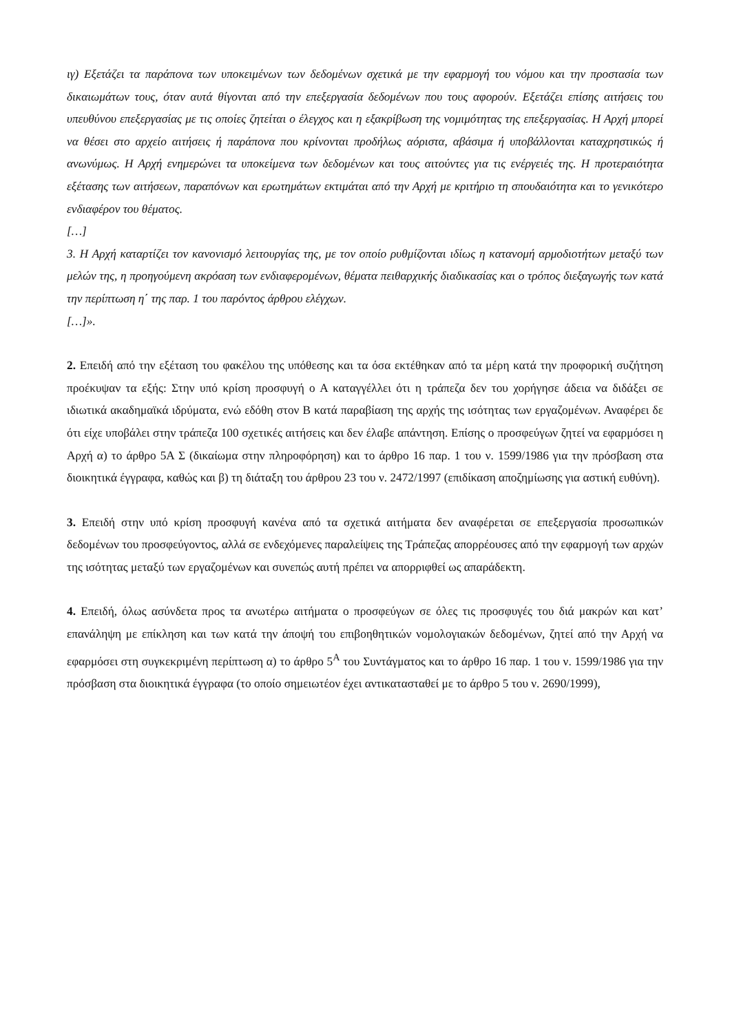ιγ) Εξετάζει τα παράπονα των υποκειμένων των δεδομένων σχετικά με την εφαρμογή του νόμου και την προστασία των δικαιωμάτων τους, όταν αυτά θίγονται από την επεξεργασία δεδομένων που τους αφορούν. Εξετάζει επίσης αιτήσεις του υπευθύνου επεξεργασίας με τις οποίες ζητείται ο έλεγχος και η εξακρίβωση της νομιμότητας της επεξεργασίας. Η Αρχή μπορεί να θέσει στο αρχείο αιτήσεις ή παράπονα που κρίνονται προδήλως αόριστα, αβάσιμα ή υποβάλλονται καταχρηστικώς ή ανωνύμως. Η Αρχή ενημερώνει τα υποκείμενα των δεδομένων και τους αιτούντες για τις ενέργειές της. Η προτεραιότητα εξέτασης των αιτήσεων, παραπόνων και ερωτημάτων εκτιμάται από την Αρχή με κριτήριο τη σπουδαιότητα και το γενικότερο ενδιαφέρον του θέματος.
[…]
3. Η Αρχή καταρτίζει τον κανονισμό λειτουργίας της, με τον οποίο ρυθμίζονται ιδίως η κατανομή αρμοδιοτήτων μεταξύ των μελών της, η προηγούμενη ακρόαση των ενδιαφερομένων, θέματα πειθαρχικής διαδικασίας και ο τρόπος διεξαγωγής των κατά την περίπτωση η΄ της παρ. 1 του παρόντος άρθρου ελέγχων.
[…]».
2. Επειδή από την εξέταση του φακέλου της υπόθεσης και τα όσα εκτέθηκαν από τα μέρη κατά την προφορική συζήτηση προέκυψαν τα εξής: Στην υπό κρίση προσφυγή ο Α καταγγέλλει ότι η τράπεζα δεν του χορήγησε άδεια να διδάξει σε ιδιωτικά ακαδημαϊκά ιδρύματα, ενώ εδόθη στον Β κατά παραβίαση της αρχής της ισότητας των εργαζομένων. Αναφέρει δε ότι είχε υποβάλει στην τράπεζα 100 σχετικές αιτήσεις και δεν έλαβε απάντηση. Επίσης ο προσφεύγων ζητεί να εφαρμόσει η Αρχή α) το άρθρο 5Α Σ (δικαίωμα στην πληροφόρηση) και το άρθρο 16 παρ. 1 του ν. 1599/1986 για την πρόσβαση στα διοικητικά έγγραφα, καθώς και β) τη διάταξη του άρθρου 23 του ν. 2472/1997 (επιδίκαση αποζημίωσης για αστική ευθύνη).
3. Επειδή στην υπό κρίση προσφυγή κανένα από τα σχετικά αιτήματα δεν αναφέρεται σε επεξεργασία προσωπικών δεδομένων του προσφεύγοντος, αλλά σε ενδεχόμενες παραλείψεις της Τράπεζας απορρέουσες από την εφαρμογή των αρχών της ισότητας μεταξύ των εργαζομένων και συνεπώς αυτή πρέπει να απορριφθεί ως απαράδεκτη.
4. Επειδή, όλως ασύνδετα προς τα ανωτέρω αιτήματα ο προσφεύγων σε όλες τις προσφυγές του διά μακρών και κατ’ επανάληψη με επίκληση και των κατά την άποψή του επιβοηθητικών νομολογιακών δεδομένων, ζητεί από την Αρχή να εφαρμόσει στη συγκεκριμένη περίπτωση α) το άρθρο 5<sup>Α</sup> του Συντάγματος και το άρθρο 16 παρ. 1 του ν. 1599/1986 για την πρόσβαση στα διοικητικά έγγραφα (το οποίο σημειωτέον έχει αντικατασταθεί με το άρθρο 5 του ν. 2690/1999),